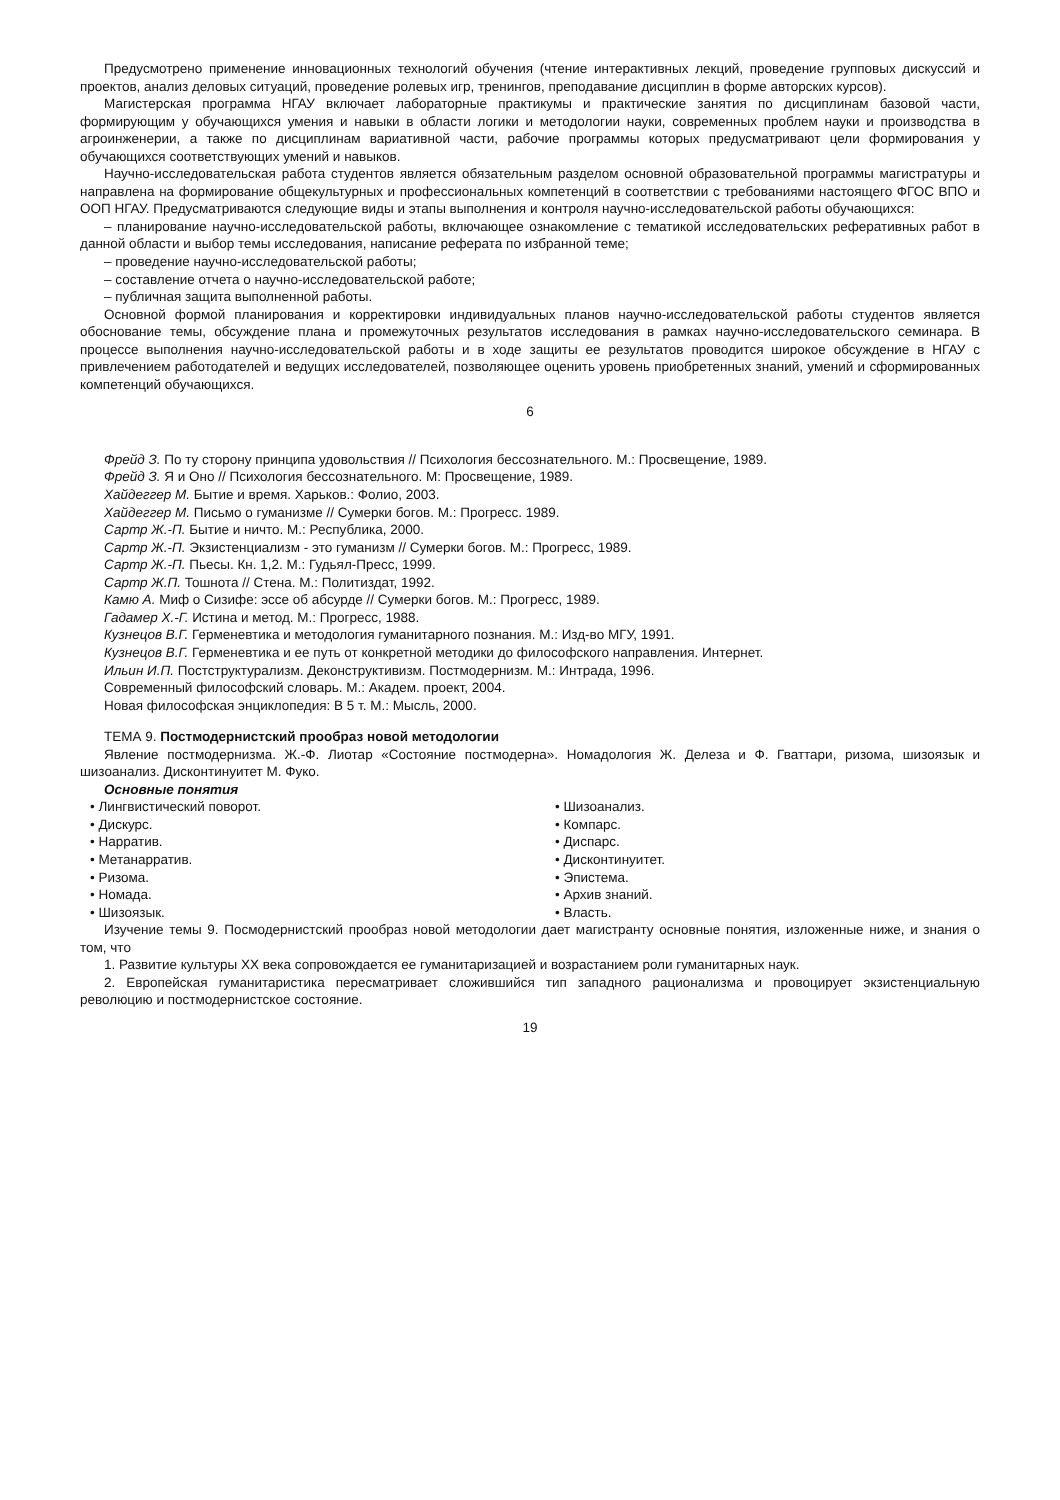Предусмотрено применение инновационных технологий обучения (чтение интерактивных лекций, проведение групповых дискуссий и проектов, анализ деловых ситуаций, проведение ролевых игр, тренингов, преподавание дисциплин в форме авторских курсов).
Магистерская программа НГАУ включает лабораторные практикумы и практические занятия по дисциплинам базовой части, формирующим у обучающихся умения и навыки в области логики и методологии науки, современных проблем науки и производства в агроинженерии, а также по дисциплинам вариативной части, рабочие программы которых предусматривают цели формирования у обучающихся соответствующих умений и навыков.
Научно-исследовательская работа студентов является обязательным разделом основной образовательной программы магистратуры и направлена на формирование общекультурных и профессиональных компетенций в соответствии с требованиями настоящего ФГОС ВПО и ООП НГАУ. Предусматриваются следующие виды и этапы выполнения и контроля научно-исследовательской работы обучающихся:
– планирование научно-исследовательской работы, включающее ознакомление с тематикой исследовательских реферативных работ в данной области и выбор темы исследования, написание реферата по избранной теме;
– проведение научно-исследовательской работы;
– составление отчета о научно-исследовательской работе;
– публичная защита выполненной работы.
Основной формой планирования и корректировки индивидуальных планов научно-исследовательской работы студентов является обоснование темы, обсуждение плана и промежуточных результатов исследования в рамках научно-исследовательского семинара. В процессе выполнения научно-исследовательской работы и в ходе защиты ее результатов проводится широкое обсуждение в НГАУ с привлечением работодателей и ведущих исследователей, позволяющее оценить уровень приобретенных знаний, умений и сформированных компетенций обучающихся.
6
Фрейд З. По ту сторону принципа удовольствия // Психология бессознательного. М.: Просвещение, 1989.
Фрейд З. Я и Оно // Психология бессознательного. М: Просвещение, 1989.
Хайдеггер М. Бытие и время. Харьков.: Фолио, 2003.
Хайдеггер М. Письмо о гуманизме // Сумерки богов. М.: Прогресс. 1989.
Сартр Ж.-П. Бытие и ничто. М.: Республика, 2000.
Сартр Ж.-П. Экзистенциализм - это гуманизм // Сумерки богов. М.: Прогресс, 1989.
Сартр Ж.-П. Пьесы. Кн. 1,2. М.: Гудьял-Пресс, 1999.
Сартр Ж.П. Тошнота // Стена. М.: Политиздат, 1992.
Камю А. Миф о Сизифе: эссе об абсурде // Сумерки богов. М.: Прогресс, 1989.
Гадамер Х.-Г. Истина и метод. М.: Прогресс, 1988.
Кузнецов В.Г. Герменевтика и методология гуманитарного познания. М.: Изд-во МГУ, 1991.
Кузнецов В.Г. Герменевтика и ее путь от конкретной методики до философского направления. Интернет.
Ильин И.П. Постструктурализм. Деконструктивизм. Постмодернизм. М.: Интрада, 1996.
Современный философский словарь. М.: Академ. проект, 2004.
Новая философская энциклопедия: В 5 т. М.: Мысль, 2000.
ТЕМА 9. Постмодернистский прообраз новой методологии
Явление постмодернизма. Ж.-Ф. Лиотар «Состояние постмодерна». Номадология Ж. Делеза и Ф. Гваттари, ризома, шизоязык и шизоанализ. Дисконтинуитет М. Фуко.
Основные понятия
• Лингвистический поворот.
• Дискурс.
• Нарратив.
• Метанарратив.
• Ризома.
• Номада.
• Шизоязык.
• Шизоанализ.
• Компарс.
• Диспарс.
• Дисконтинуитет.
• Эпистема.
• Архив знаний.
• Власть.
Изучение темы 9. Посмодернистский прообраз новой методологии дает магистранту основные понятия, изложенные ниже, и знания о том, что
1. Развитие культуры XX века сопровождается ее гуманитаризацией и возрастанием роли гуманитарных наук.
2. Европейская гуманитаристика пересматривает сложившийся тип западного рационализма и провоцирует экзистенциальную революцию и постмодернистское состояние.
19